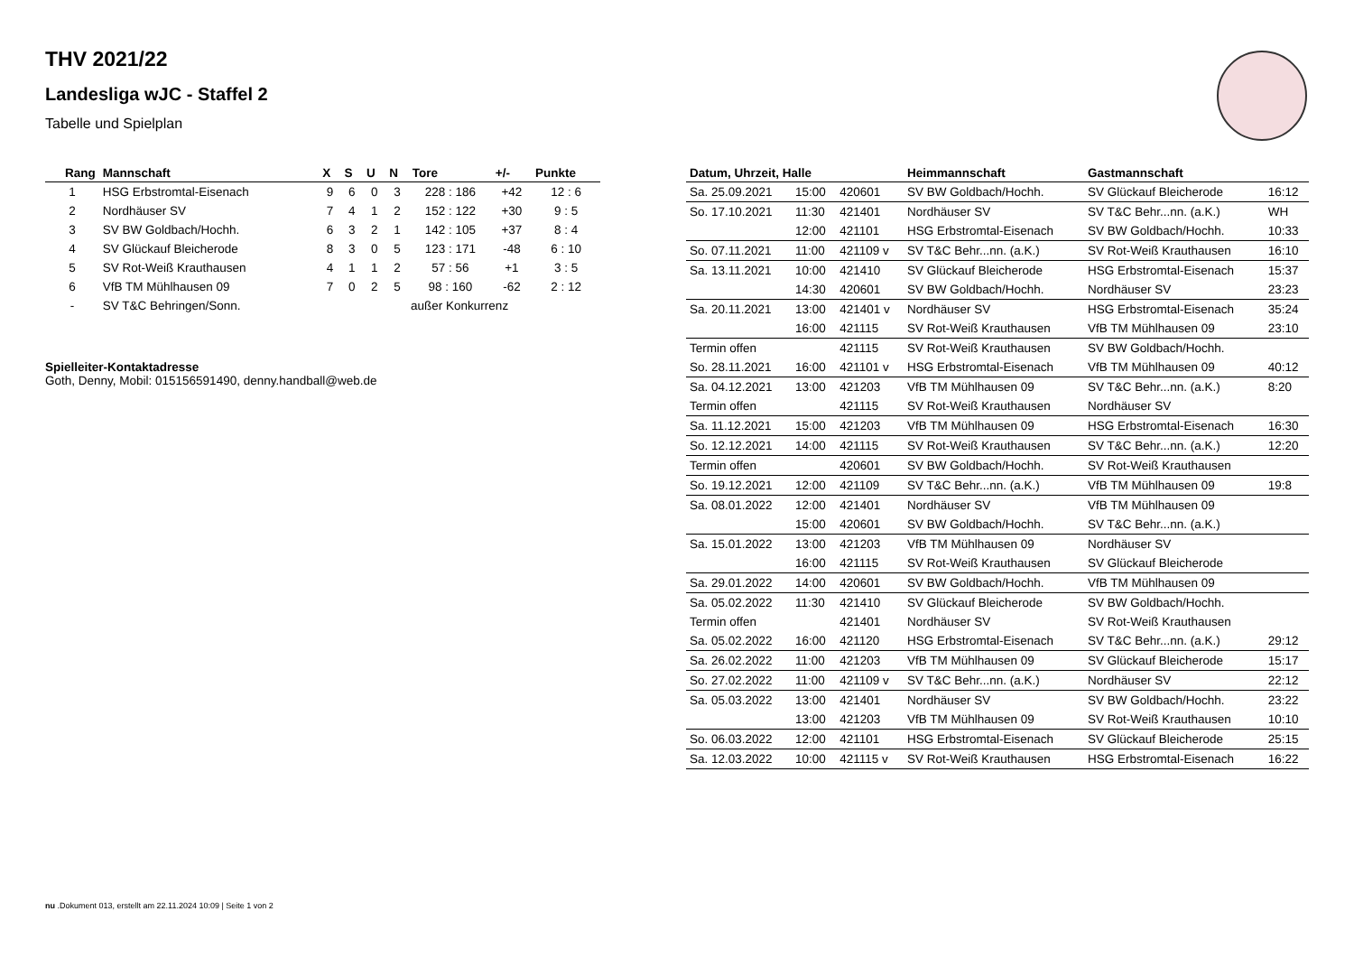THV 2021/22
Landesliga wJC - Staffel 2
Tabelle und Spielplan
| Rang | Mannschaft | X | S | U | N | Tore | +/- | Punkte |
| --- | --- | --- | --- | --- | --- | --- | --- | --- |
| 1 | HSG Erbstromtal-Eisenach | 9 | 6 | 0 | 3 | 228 : 186 | +42 | 12 : 6 |
| 2 | Nordhäuser SV | 7 | 4 | 1 | 2 | 152 : 122 | +30 | 9 : 5 |
| 3 | SV BW Goldbach/Hochh. | 6 | 3 | 2 | 1 | 142 : 105 | +37 | 8 : 4 |
| 4 | SV Glückauf Bleicherode | 8 | 3 | 0 | 5 | 123 : 171 | -48 | 6 : 10 |
| 5 | SV Rot-Weiß Krauthausen | 4 | 1 | 1 | 2 | 57 : 56 | +1 | 3 : 5 |
| 6 | VfB TM Mühlhausen 09 | 7 | 0 | 2 | 5 | 98 : 160 | -62 | 2 : 12 |
| - | SV T&C Behringen/Sonn. | außer Konkurrenz | | | | | | |
Spielleiter-Kontaktadresse
Goth, Denny, Mobil: 015156591490, denny.handball@web.de
| Datum, Uhrzeit, Halle | | | Heimmannschaft | Gastmannschaft | |
| --- | --- | --- | --- | --- | --- |
| Sa. 25.09.2021 | 15:00 | 420601 | SV BW Goldbach/Hochh. | SV Glückauf Bleicherode | 16:12 |
| So. 17.10.2021 | 11:30 | 421401 | Nordhäuser SV | SV T&C Behr...nn. (a.K.) | WH |
| | 12:00 | 421101 | HSG Erbstromtal-Eisenach | SV BW Goldbach/Hochh. | 10:33 |
| So. 07.11.2021 | 11:00 | 421109 v | SV T&C Behr...nn. (a.K.) | SV Rot-Weiß Krauthausen | 16:10 |
| Sa. 13.11.2021 | 10:00 | 421410 | SV Glückauf Bleicherode | HSG Erbstromtal-Eisenach | 15:37 |
| | 14:30 | 420601 | SV BW Goldbach/Hochh. | Nordhäuser SV | 23:23 |
| Sa. 20.11.2021 | 13:00 | 421401 v | Nordhäuser SV | HSG Erbstromtal-Eisenach | 35:24 |
| | 16:00 | 421115 | SV Rot-Weiß Krauthausen | VfB TM Mühlhausen 09 | 23:10 |
| Termin offen | | 421115 | SV Rot-Weiß Krauthausen | SV BW Goldbach/Hochh. | |
| So. 28.11.2021 | 16:00 | 421101 v | HSG Erbstromtal-Eisenach | VfB TM Mühlhausen 09 | 40:12 |
| Sa. 04.12.2021 | 13:00 | 421203 | VfB TM Mühlhausen 09 | SV T&C Behr...nn. (a.K.) | 8:20 |
| Termin offen | | 421115 | SV Rot-Weiß Krauthausen | Nordhäuser SV | |
| Sa. 11.12.2021 | 15:00 | 421203 | VfB TM Mühlhausen 09 | HSG Erbstromtal-Eisenach | 16:30 |
| So. 12.12.2021 | 14:00 | 421115 | SV Rot-Weiß Krauthausen | SV T&C Behr...nn. (a.K.) | 12:20 |
| Termin offen | | 420601 | SV BW Goldbach/Hochh. | SV Rot-Weiß Krauthausen | |
| So. 19.12.2021 | 12:00 | 421109 | SV T&C Behr...nn. (a.K.) | VfB TM Mühlhausen 09 | 19:8 |
| Sa. 08.01.2022 | 12:00 | 421401 | Nordhäuser SV | VfB TM Mühlhausen 09 | |
| | 15:00 | 420601 | SV BW Goldbach/Hochh. | SV T&C Behr...nn. (a.K.) | |
| Sa. 15.01.2022 | 13:00 | 421203 | VfB TM Mühlhausen 09 | Nordhäuser SV | |
| | 16:00 | 421115 | SV Rot-Weiß Krauthausen | SV Glückauf Bleicherode | |
| Sa. 29.01.2022 | 14:00 | 420601 | SV BW Goldbach/Hochh. | VfB TM Mühlhausen 09 | |
| Sa. 05.02.2022 | 11:30 | 421410 | SV Glückauf Bleicherode | SV BW Goldbach/Hochh. | |
| Termin offen | | 421401 | Nordhäuser SV | SV Rot-Weiß Krauthausen | |
| Sa. 05.02.2022 | 16:00 | 421120 | HSG Erbstromtal-Eisenach | SV T&C Behr...nn. (a.K.) | 29:12 |
| Sa. 26.02.2022 | 11:00 | 421203 | VfB TM Mühlhausen 09 | SV Glückauf Bleicherode | 15:17 |
| So. 27.02.2022 | 11:00 | 421109 v | SV T&C Behr...nn. (a.K.) | Nordhäuser SV | 22:12 |
| Sa. 05.03.2022 | 13:00 | 421401 | Nordhäuser SV | SV BW Goldbach/Hochh. | 23:22 |
| | 13:00 | 421203 | VfB TM Mühlhausen 09 | SV Rot-Weiß Krauthausen | 10:10 |
| So. 06.03.2022 | 12:00 | 421101 | HSG Erbstromtal-Eisenach | SV Glückauf Bleicherode | 25:15 |
| Sa. 12.03.2022 | 10:00 | 421115 v | SV Rot-Weiß Krauthausen | HSG Erbstromtal-Eisenach | 16:22 |
nu .Dokument 013, erstellt am 22.11.2024 10:09 | Seite 1 von 2